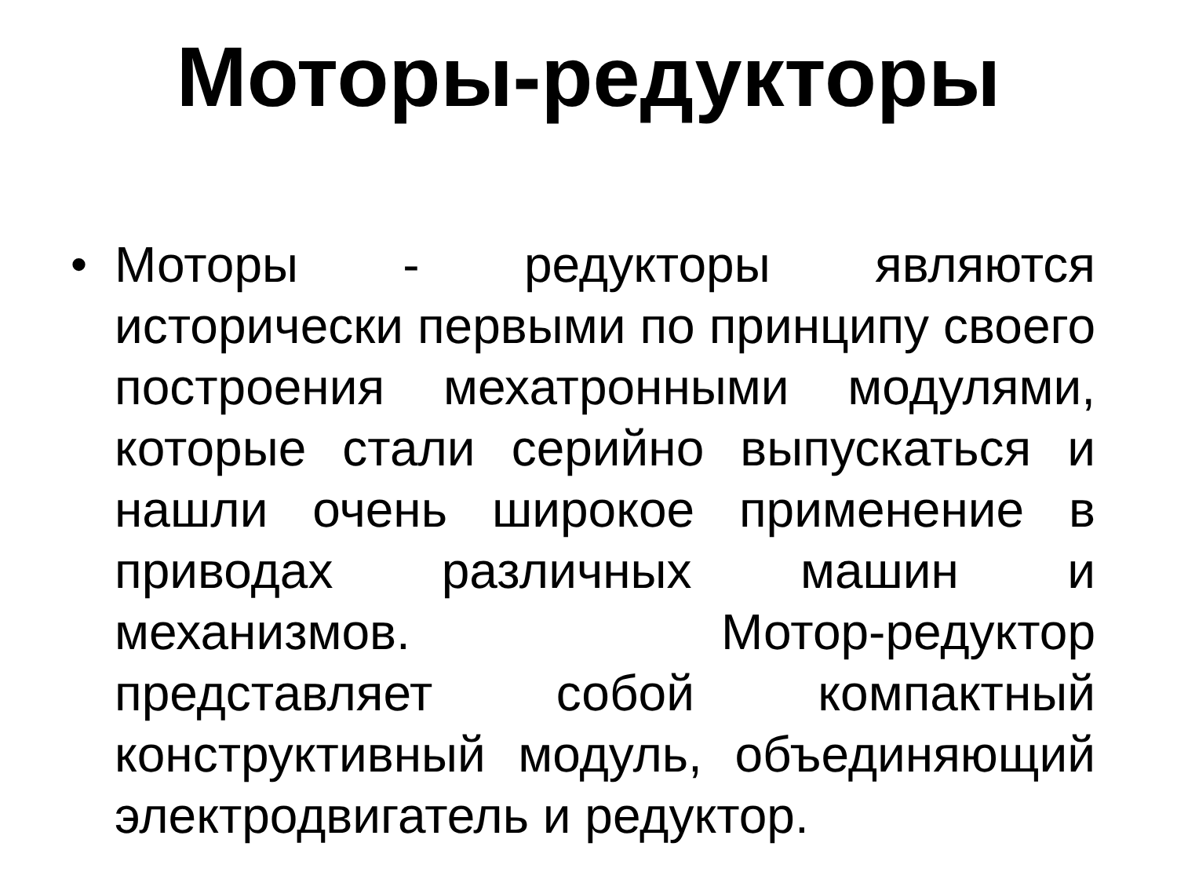Моторы-редукторы
• Моторы - редукторы являются исторически первыми по принципу своего построения мехатронными модулями, которые стали серийно выпускаться и нашли очень широкое применение в приводах различных машин и механизмов. Мотор-редуктор представляет собой компактный конструктивный модуль, объединяющий электродвигатель и редуктор.